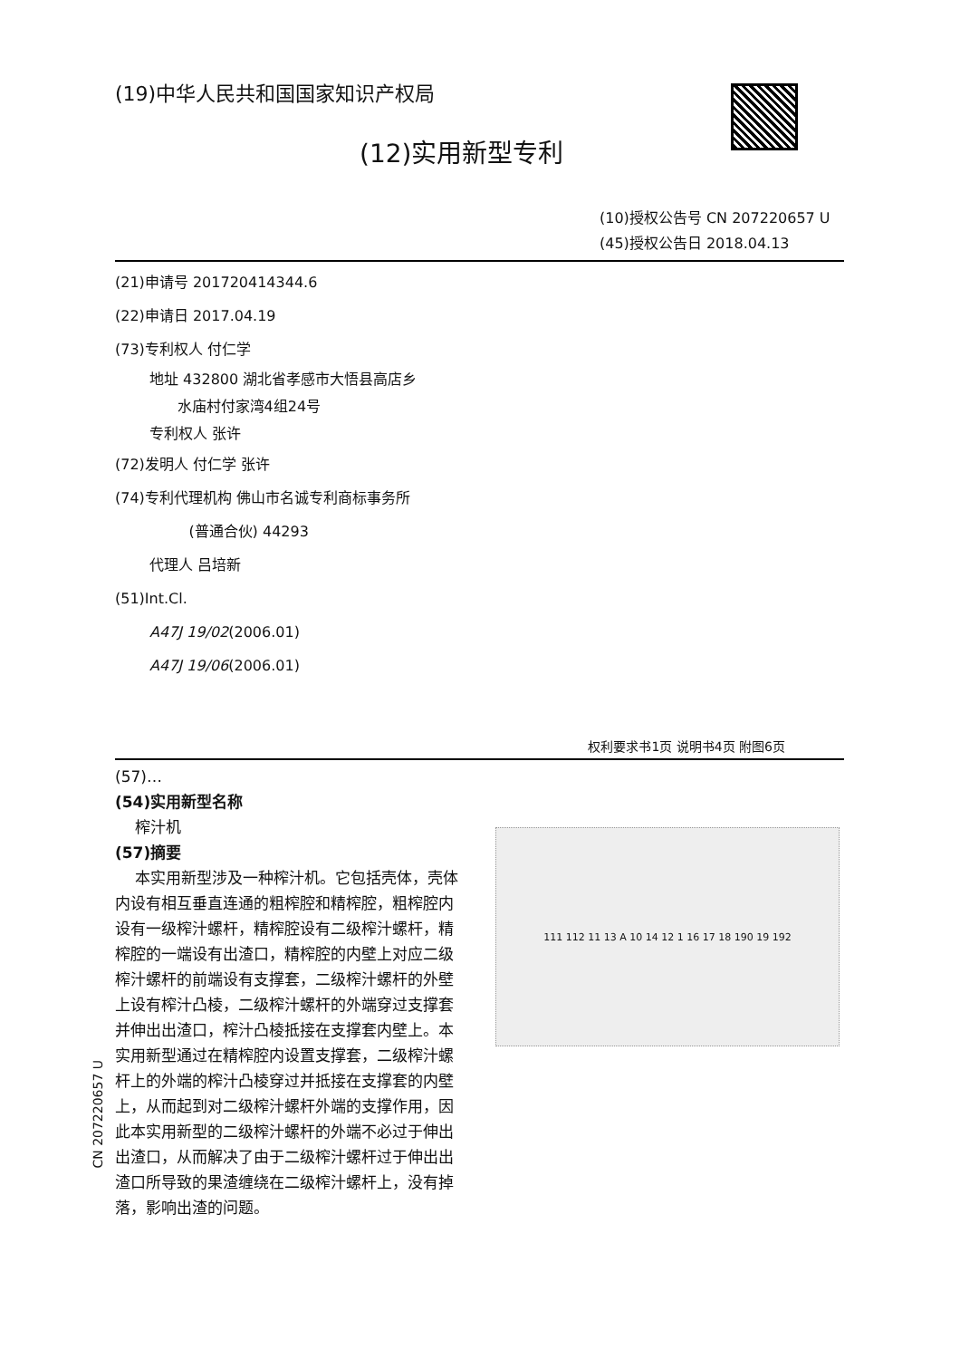(19)中华人民共和国国家知识产权局
(12)实用新型专利
(10)授权公告号 CN 207220657 U
(45)授权公告日 2018.04.13
(21)申请号 201720414344.6
(22)申请日 2017.04.19
(73)专利权人 付仁学
地址 432800 湖北省孝感市大悟县高店乡
水庙村付家湾4组24号
专利权人 张许
(72)发明人 付仁学 张许
(74)专利代理机构 佛山市名诚专利商标事务所
(普通合伙) 44293
代理人 吕培新
(51)Int.Cl.
A47J 19/02(2006.01)
A47J 19/06(2006.01)
权利要求书1页 说明书4页 附图6页
(57)…
(54)实用新型名称
榨汁机
(57)摘要
本实用新型涉及一种榨汁机。它包括壳体，壳体内设有相互垂直连通的粗榨腔和精榨腔，粗榨腔内设有一级榨汁螺杆，精榨腔设有二级榨汁螺杆，精榨腔的一端设有出渣口，精榨腔的内壁上对应二级榨汁螺杆的前端设有支撑套，二级榨汁螺杆的外壁上设有榨汁凸棱，二级榨汁螺杆的外端穿过支撑套并伸出出渣口，榨汁凸棱抵接在支撑套内壁上。本实用新型通过在精榨腔内设置支撑套，二级榨汁螺杆上的外端的榨汁凸棱穿过并抵接在支撑套的内壁上，从而起到对二级榨汁螺杆外端的支撑作用，因此本实用新型的二级榨汁螺杆的外端不必过于伸出出渣口，从而解决了由于二级榨汁螺杆过于伸出出渣口所导致的果渣缠绕在二级榨汁螺杆上，没有掉落，影响出渣的问题。
111 112 11 13 A 10 14 12 1 16 17 18 190 19 192
CN 207220657 U